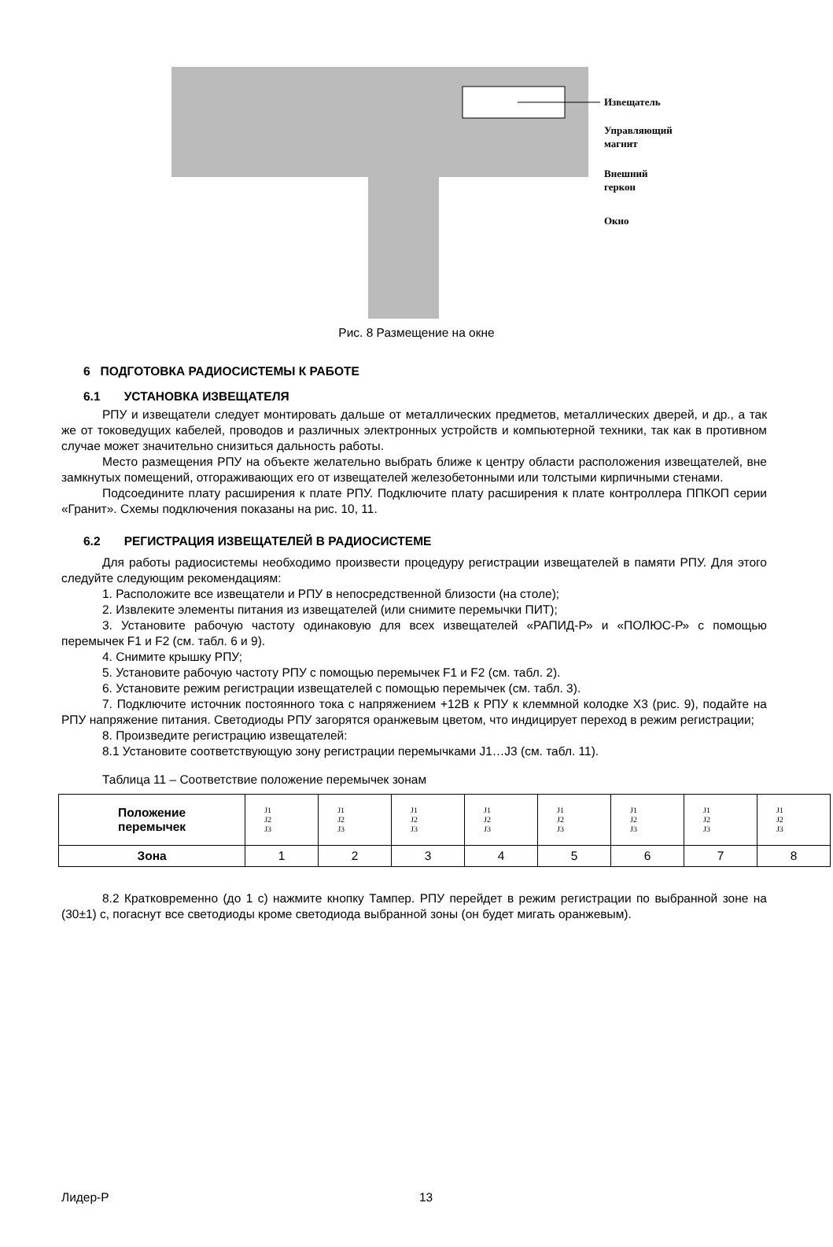Извещатель
Управляющий
магнит
Внешний
геркон
Окно
Рис. 8 Размещение на окне
6 ПОДГОТОВКА РАДИОСИСТЕМЫ К РАБОТЕ
6.1 УСТАНОВКА ИЗВЕЩАТЕЛЯ
РПУ и извещатели следует монтировать дальше от металлических предметов, металлических дверей, и др., а так же от токоведущих кабелей, проводов и различных электронных устройств и компьютерной техники, так как в противном случае может значительно снизиться дальность работы.
Место размещения РПУ на объекте желательно выбрать ближе к центру области расположения извещателей, вне замкнутых помещений, отгораживающих его от извещателей железобетонными или толстыми кирпичными стенами.
Подсоедините плату расширения к плате РПУ. Подключите плату расширения к плате контроллера ППКОП серии «Гранит». Схемы подключения показаны на рис. 10, 11.
6.2 РЕГИСТРАЦИЯ ИЗВЕЩАТЕЛЕЙ В РАДИОСИСТЕМЕ
Для работы радиосистемы необходимо произвести процедуру регистрации извещателей в памяти РПУ. Для этого следуйте следующим рекомендациям:
1. Расположите все извещатели и РПУ в непосредственной близости (на столе);
2. Извлеките элементы питания из извещателей (или снимите перемычки ПИТ);
3. Установите рабочую частоту одинаковую для всех извещателей «РАПИД-Р» и «ПОЛЮС-Р» с помощью перемычек F1 и F2 (см. табл. 6 и 9).
4. Снимите крышку РПУ;
5. Установите рабочую частоту РПУ с помощью перемычек F1 и F2 (см. табл. 2).
6. Установите режим регистрации извещателей с помощью перемычек (см. табл. 3).
7. Подключите источник постоянного тока с напряжением +12В к РПУ к клеммной колодке Х3 (рис. 9), подайте на РПУ напряжение питания. Светодиоды РПУ загорятся оранжевым цветом, что индицирует переход в режим регистрации;
8. Произведите регистрацию извещателей:
8.1 Установите соответствующую зону регистрации перемычками J1…J3 (см. табл. 11).
Таблица 11 – Соответствие положение перемычек зонам
| Положение перемычек | J1 J2 J3 | J1 J2 J3 | J1 J2 J3 | J1 J2 J3 | J1 J2 J3 | J1 J2 J3 | J1 J2 J3 | J1 J2 J3 |
| Зона | 1 | 2 | 3 | 4 | 5 | 6 | 7 | 8 |
8.2 Кратковременно (до 1 с) нажмите кнопку Тампер. РПУ перейдет в режим регистрации по выбранной зоне на (30±1) с, погаснут все светодиоды кроме светодиода выбранной зоны (он будет мигать оранжевым).
Лидер-Р 13